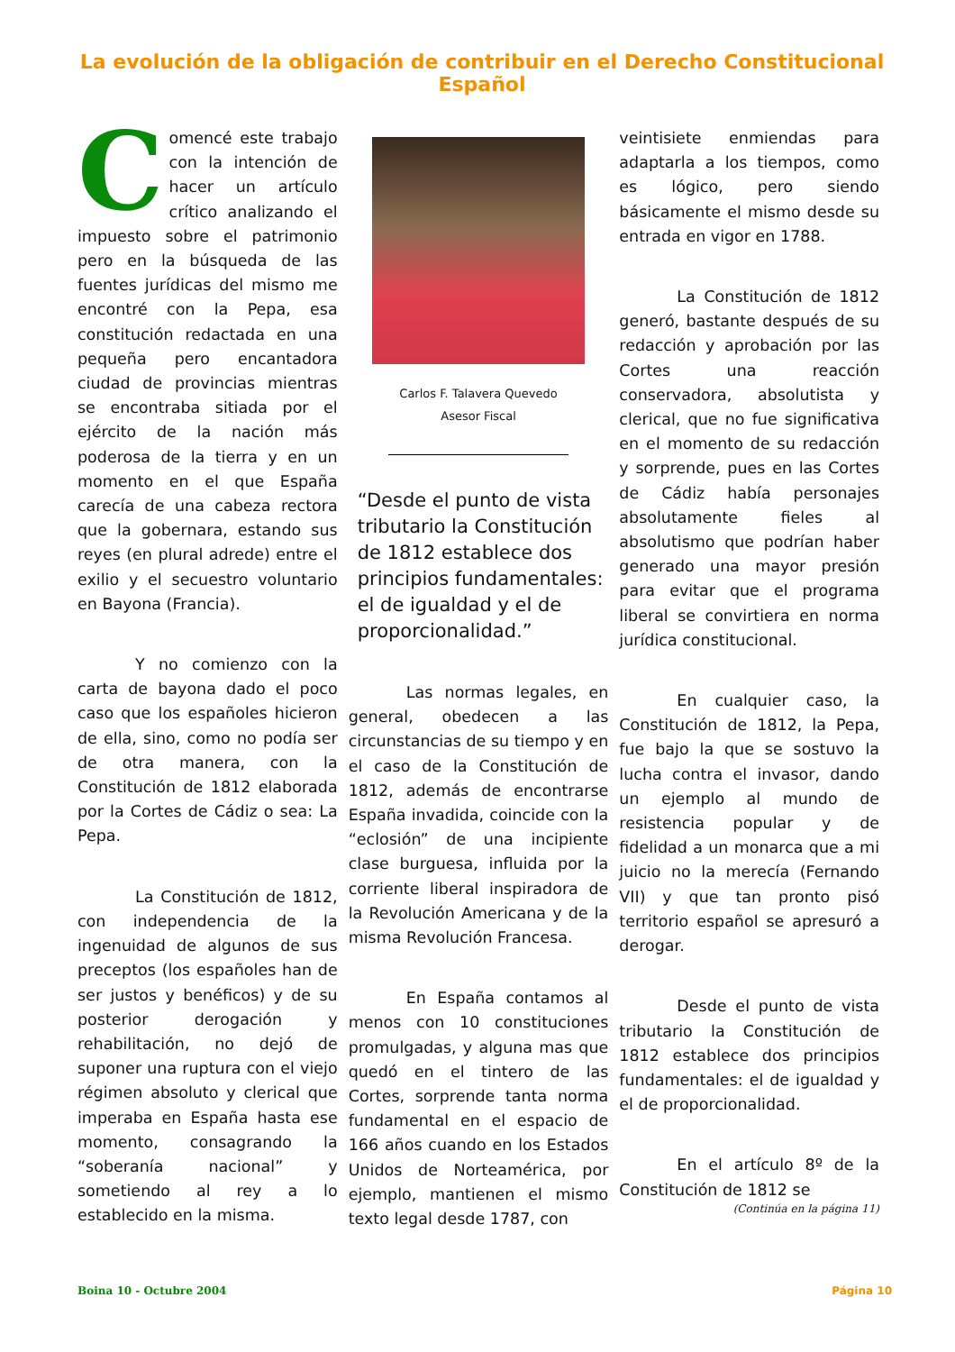La evolución de la obligación de contribuir en el Derecho Constitucional Español
Comencé este trabajo con la intención de hacer un artículo crítico analizando el impuesto sobre el patrimonio pero en la búsqueda de las fuentes jurídicas del mismo me encontré con la Pepa, esa constitución redactada en una pequeña pero encantadora ciudad de provincias mientras se encontraba sitiada por el ejército de la nación más poderosa de la tierra y en un momento en el que España carecía de una cabeza rectora que la gobernara, estando sus reyes (en plural adrede) entre el exilio y el secuestro voluntario en Bayona (Francia).
Y no comienzo con la carta de bayona dado el poco caso que los españoles hicieron de ella, sino, como no podía ser de otra manera, con la Constitución de 1812 elaborada por la Cortes de Cádiz o sea: La Pepa.
La Constitución de 1812, con independencia de la ingenuidad de algunos de sus preceptos (los españoles han de ser justos y benéficos) y de su posterior derogación y rehabilitación, no dejó de suponer una ruptura con el viejo régimen absoluto y clerical que imperaba en España hasta ese momento, consagrando la “soberanía nacional” y sometiendo al rey a lo establecido en la misma.
Carlos F. Talavera Quevedo
Asesor Fiscal
“Desde el punto de vista tributario la Constitución de 1812 establece dos principios fundamentales: el de igualdad y el de proporcionalidad.”
Las normas legales, en general, obedecen a las circunstancias de su tiempo y en el caso de la Constitución de 1812, además de encontrarse España invadida, coincide con la “eclosión” de una incipiente clase burguesa, influida por la corriente liberal inspiradora de la Revolución Americana y de la misma Revolución Francesa.
En España contamos al menos con 10 constituciones promulgadas, y alguna mas que quedó en el tintero de las Cortes, sorprende tanta norma fundamental en el espacio de 166 años cuando en los Estados Unidos de Norteamérica, por ejemplo, mantienen el mismo texto legal desde 1787, con
veintisiete enmiendas para adaptarla a los tiempos, como es lógico, pero siendo básicamente el mismo desde su entrada en vigor en 1788.
La Constitución de 1812 generó, bastante después de su redacción y aprobación por las Cortes una reacción conservadora, absolutista y clerical, que no fue significativa en el momento de su redacción y sorprende, pues en las Cortes de Cádiz había personajes absolutamente fieles al absolutismo que podrían haber generado una mayor presión para evitar que el programa liberal se convirtiera en norma jurídica constitucional.
En cualquier caso, la Constitución de 1812, la Pepa, fue bajo la que se sostuvo la lucha contra el invasor, dando un ejemplo al mundo de resistencia popular y de fidelidad a un monarca que a mi juicio no la merecía (Fernando VII) y que tan pronto pisó territorio español se apresuró a derogar.
Desde el punto de vista tributario la Constitución de 1812 establece dos principios fundamentales: el de igualdad y el de proporcionalidad.
En el artículo 8º de la Constitución de 1812 se
(Continúa en la página 11)
Boina 10 - Octubre 2004 Página 10